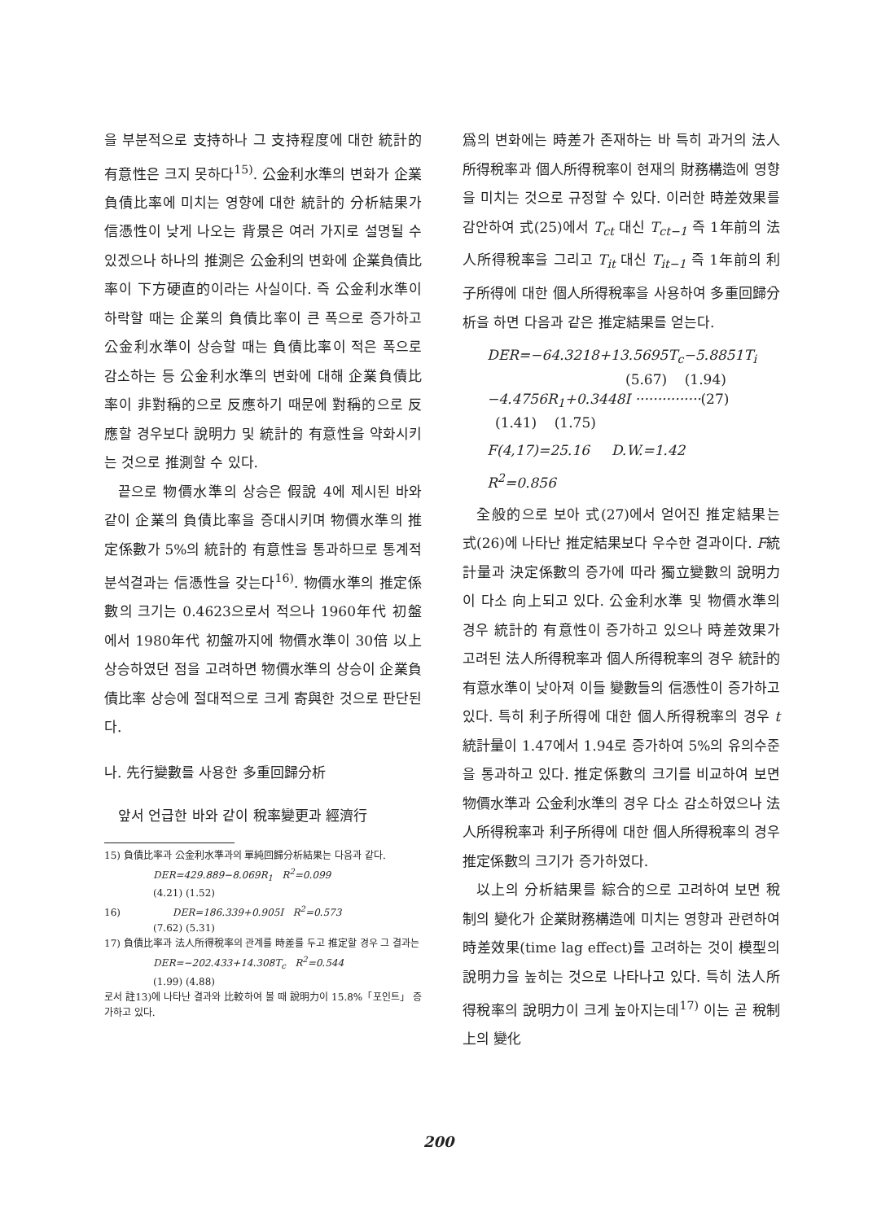을 부분적으로 支持하나 그 支持程度에 대한 統計的 有意性은 크지 못하다<sup>15)</sup>. 公金利水準의 변화가 企業負債比率에 미치는 영향에 대한 統計的 分析結果가 信憑性이 낮게 나오는 背景은 여러 가지로 설명될 수 있겠으나 하나의 推測은 公金利의 변화에 企業負債比率이 下方硬直的이라는 사실이다. 즉 公金利水準이 하락할 때는 企業의 負債比率이 큰 폭으로 증가하고 公金利水準이 상승할 때는 負債比率이 적은 폭으로 감소하는 등 公金利水準의 변화에 대해 企業負債比率이 非對稱的으로 反應하기 때문에 對稱的으로 反應할 경우보다 說明力 및 統計的 有意性을 약화시키는 것으로 推測할 수 있다.
끝으로 物價水準의 상승은 假說 4에 제시된 바와 같이 企業의 負債比率을 증대시키며 物價水準의 推定係數가 5%의 統計的 有意性을 통과하므로 통계적 분석결과는 信憑性을 갖는다<sup>16)</sup>. 物價水準의 推定係數의 크기는 0.4623으로서 적으나 1960年代 初盤에서 1980年代 初盤까지에 物價水準이 30倍 以上 상승하였던 점을 고려하면 物價水準의 상승이 企業負債比率 상승에 절대적으로 크게 寄與한 것으로 판단된다.
나. 先行變數를 사용한 多重回歸分析
앞서 언급한 바와 같이 稅率變更과 經濟行
15) 負債比率과 公金利水準과의 單純回歸分析結果는 다음과 같다.
DER=429.889−8.069R<sub>1</sub> R<sup>2</sup>=0.099
(4.21) (1.52)
16) DER=186.339+0.905I R<sup>2</sup>=0.573
(7.62) (5.31)
17) 負債比率과 法人所得稅率의 관계를 時差를 두고 推定할 경우 그 결과는
DER=−202.433+14.308T<sub>c</sub> R<sup>2</sup>=0.544
(1.99) (4.88)
로서 註13)에 나타난 결과와 比較하여 볼 때 說明力이 15.8%「포인트」 증가하고 있다.
爲의 변화에는 時差가 존재하는 바 특히 과거의 法人所得稅率과 個人所得稅率이 현재의 財務構造에 영향을 미치는 것으로 규정할 수 있다. 이러한 時差效果를 감안하여 式(25)에서 T<sub>ct</sub> 대신 T<sub>ct−1</sub> 즉 1年前의 法人所得稅率을 그리고 T<sub>it</sub> 대신 T<sub>it−1</sub> 즉 1年前의 利子所得에 대한 個人所得稅率을 사용하여 多重回歸分析을 하면 다음과 같은 推定結果를 얻는다.
DER=−64.3218+13.5695T<sub>c</sub>−5.8851T<sub>i</sub>
(5.67) (1.94)
−4.4756R<sub>1</sub>+0.3448I ···············(27)
(1.41) (1.75)
F(4,17)=25.16 D.W.=1.42
R<sup>2</sup>=0.856
全般的으로 보아 式(27)에서 얻어진 推定結果는 式(26)에 나타난 推定結果보다 우수한 결과이다. F統計量과 決定係數의 증가에 따라 獨立變數의 說明力이 다소 向上되고 있다. 公金利水準 및 物價水準의 경우 統計的 有意性이 증가하고 있으나 時差效果가 고려된 法人所得稅率과 個人所得稅率의 경우 統計的 有意水準이 낮아져 이들 變數들의 信憑性이 증가하고 있다. 특히 利子所得에 대한 個人所得稅率의 경우 t統計量이 1.47에서 1.94로 증가하여 5%의 유의수준을 통과하고 있다. 推定係數의 크기를 비교하여 보면 物價水準과 公金利水準의 경우 다소 감소하였으나 法人所得稅率과 利子所得에 대한 個人所得稅率의 경우 推定係數의 크기가 증가하였다.
以上의 分析結果를 綜合的으로 고려하여 보면 稅制의 變化가 企業財務構造에 미치는 영향과 관련하여 時差效果(time lag effect)를 고려하는 것이 模型의 說明力을 높히는 것으로 나타나고 있다. 특히 法人所得稅率의 說明力이 크게 높아지는데<sup>17)</sup> 이는 곧 稅制上의 變化
200